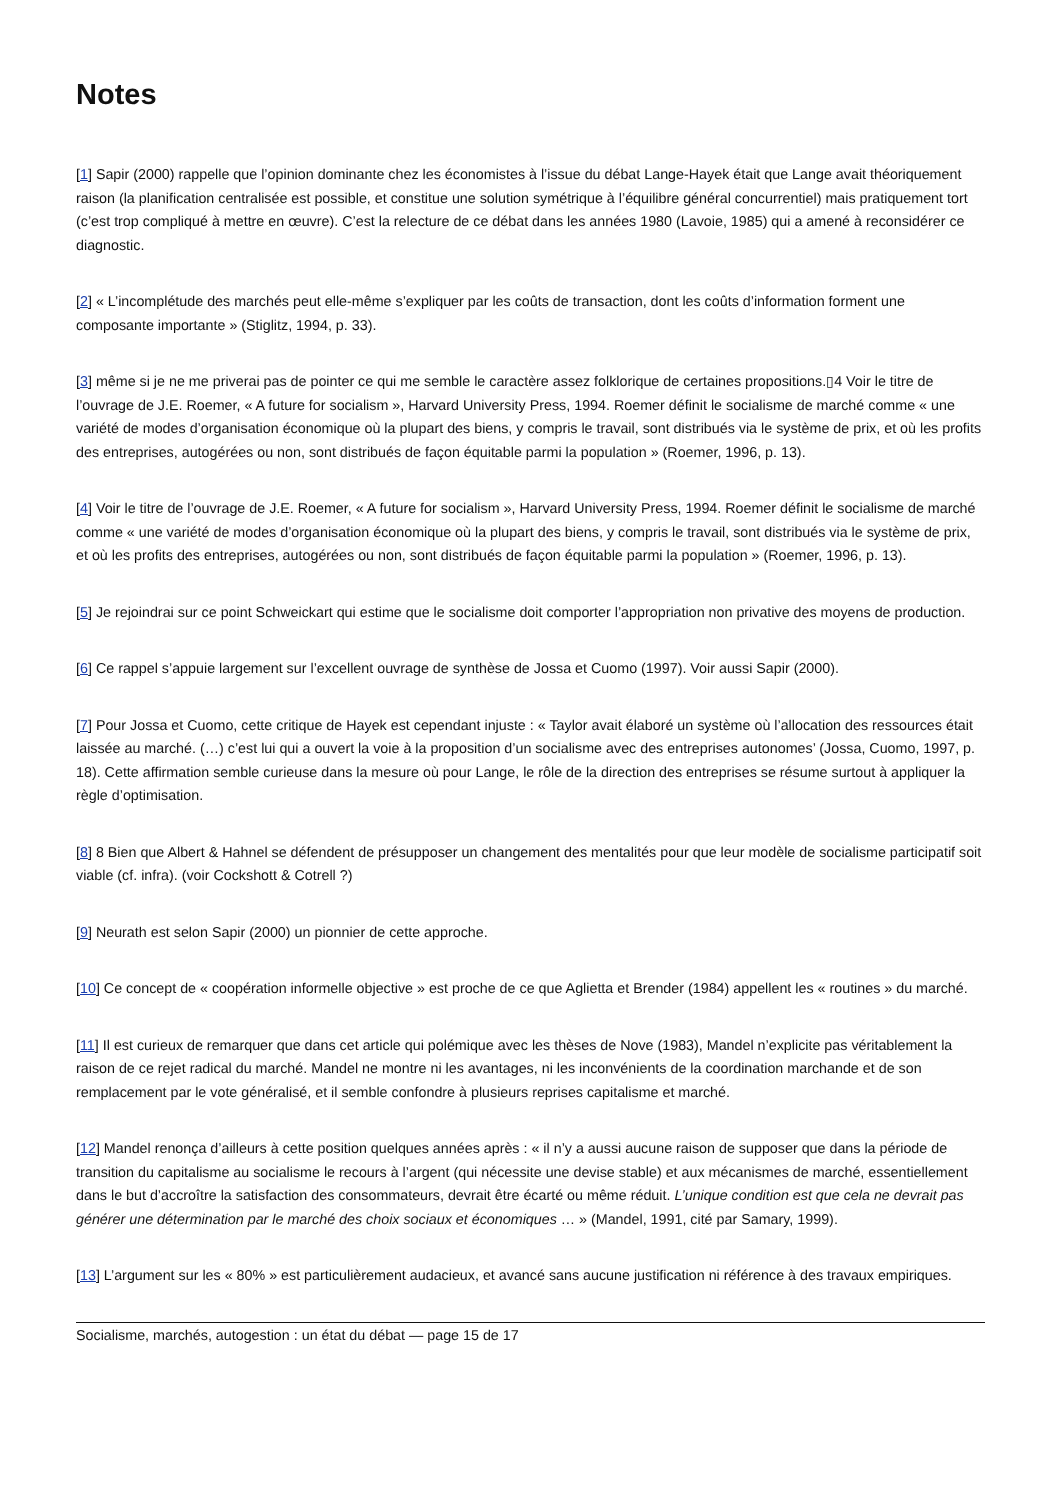Notes
[1] Sapir (2000) rappelle que l’opinion dominante chez les économistes à l’issue du débat Lange-Hayek était que Lange avait théoriquement raison (la planification centralisée est possible, et constitue une solution symétrique à l’équilibre général concurrentiel) mais pratiquement tort (c’est trop compliqué à mettre en œuvre). C’est la relecture de ce débat dans les années 1980 (Lavoie, 1985) qui a amené à reconsidérer ce diagnostic.
[2] « L’incomplétude des marchés peut elle-même s’expliquer par les coûts de transaction, dont les coûts d’information forment une composante importante » (Stiglitz, 1994, p. 33).
[3] même si je ne me priverai pas de pointer ce qui me semble le caractère assez folklorique de certaines propositions.▯4 Voir le titre de l’ouvrage de J.E. Roemer, « A future for socialism », Harvard University Press, 1994. Roemer définit le socialisme de marché comme « une variété de modes d’organisation économique où la plupart des biens, y compris le travail, sont distribués via le système de prix, et où les profits des entreprises, autogérées ou non, sont distribués de façon équitable parmi la population » (Roemer, 1996, p. 13).
[4] Voir le titre de l’ouvrage de J.E. Roemer, « A future for socialism », Harvard University Press, 1994. Roemer définit le socialisme de marché comme « une variété de modes d’organisation économique où la plupart des biens, y compris le travail, sont distribués via le système de prix, et où les profits des entreprises, autogérées ou non, sont distribués de façon équitable parmi la population » (Roemer, 1996, p. 13).
[5] Je rejoindrai sur ce point Schweickart qui estime que le socialisme doit comporter l’appropriation non privative des moyens de production.
[6] Ce rappel s’appuie largement sur l’excellent ouvrage de synthèse de Jossa et Cuomo (1997). Voir aussi Sapir (2000).
[7] Pour Jossa et Cuomo, cette critique de Hayek est cependant injuste : « Taylor avait élaboré un système où l’allocation des ressources était laissée au marché. (…) c’est lui qui a ouvert la voie à la proposition d’un socialisme avec des entreprises autonomes’ (Jossa, Cuomo, 1997, p. 18). Cette affirmation semble curieuse dans la mesure où pour Lange, le rôle de la direction des entreprises se résume surtout à appliquer la règle d’optimisation.
[8] 8 Bien que Albert & Hahnel se défendent de présupposer un changement des mentalités pour que leur modèle de socialisme participatif soit viable (cf. infra). (voir Cockshott & Cotrell ?)
[9] Neurath est selon Sapir (2000) un pionnier de cette approche.
[10] Ce concept de « coopération informelle objective » est proche de ce que Aglietta et Brender (1984) appellent les « routines » du marché.
[11] Il est curieux de remarquer que dans cet article qui polémique avec les thèses de Nove (1983), Mandel n’explicite pas véritablement la raison de ce rejet radical du marché. Mandel ne montre ni les avantages, ni les inconvénients de la coordination marchande et de son remplacement par le vote généralisé, et il semble confondre à plusieurs reprises capitalisme et marché.
[12] Mandel renonça d’ailleurs à cette position quelques années après : « il n’y a aussi aucune raison de supposer que dans la période de transition du capitalisme au socialisme le recours à l’argent (qui nécessite une devise stable) et aux mécanismes de marché, essentiellement dans le but d’accroître la satisfaction des consommateurs, devrait être écarté ou même réduit. L’unique condition est que cela ne devrait pas générer une détermination par le marché des choix sociaux et économiques … » (Mandel, 1991, cité par Samary, 1999).
[13] L’argument sur les « 80% » est particulièrement audacieux, et avancé sans aucune justification ni référence à des travaux empiriques.
Socialisme, marchés, autogestion : un état du débat — page 15 de 17